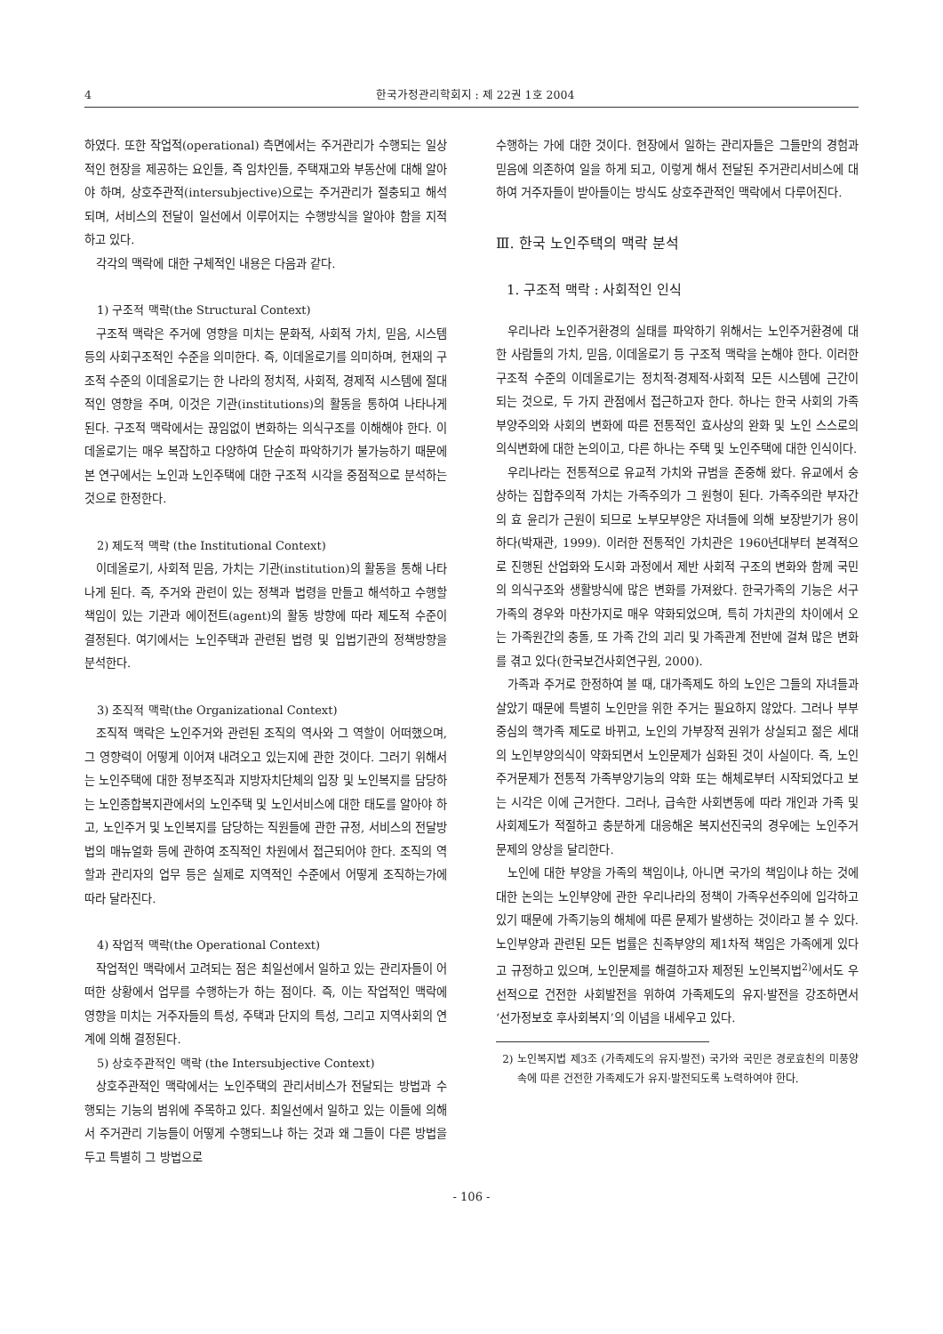4 한국가정관리학회지 : 제 22권 1호 2004
하였다. 또한 작업적(operational) 측면에서는 주거관리가 수행되는 일상적인 현장을 제공하는 요인들, 즉 임차인들, 주택재고와 부동산에 대해 알아야 하며, 상호주관적(intersubjective)으로는 주거관리가 절충되고 해석되며, 서비스의 전달이 일선에서 이루어지는 수행방식을 알아야 함을 지적하고 있다.
각각의 맥락에 대한 구체적인 내용은 다음과 같다.
1) 구조적 맥락(the Structural Context)
구조적 맥락은 주거에 영향을 미치는 문화적, 사회적 가치, 믿음, 시스템 등의 사회구조적인 수준을 의미한다. 즉, 이데올로기를 의미하며, 현재의 구조적 수준의 이데올로기는 한 나라의 정치적, 사회적, 경제적 시스템에 절대적인 영향을 주며, 이것은 기관(institutions)의 활동을 통하여 나타나게 된다. 구조적 맥락에서는 끊임없이 변화하는 의식구조를 이해해야 한다. 이데올로기는 매우 복잡하고 다양하여 단순히 파악하기가 불가능하기 때문에 본 연구에서는 노인과 노인주택에 대한 구조적 시각을 중점적으로 분석하는 것으로 한정한다.
2) 제도적 맥락 (the Institutional Context)
이데올로기, 사회적 믿음, 가치는 기관(institution)의 활동을 통해 나타나게 된다. 즉, 주거와 관련이 있는 정책과 법령을 만들고 해석하고 수행할 책임이 있는 기관과 에이전트(agent)의 활동 방향에 따라 제도적 수준이 결정된다. 여기에서는 노인주택과 관련된 법령 및 입법기관의 정책방향을 분석한다.
3) 조직적 맥락(the Organizational Context)
조직적 맥락은 노인주거와 관련된 조직의 역사와 그 역할이 어떠했으며, 그 영향력이 어떻게 이어져 내려오고 있는지에 관한 것이다. 그러기 위해서는 노인주택에 대한 정부조직과 지방자치단체의 입장 및 노인복지를 담당하는 노인종합복지관에서의 노인주택 및 노인서비스에 대한 태도를 알아야 하고, 노인주거 및 노인복지를 담당하는 직원들에 관한 규정, 서비스의 전달방법의 매뉴얼화 등에 관하여 조직적인 차원에서 접근되어야 한다. 조직의 역할과 관리자의 업무 등은 실제로 지역적인 수준에서 어떻게 조직하는가에 따라 달라진다.
4) 작업적 맥락(the Operational Context)
작업적인 맥락에서 고려되는 점은 최일선에서 일하고 있는 관리자들이 어떠한 상황에서 업무를 수행하는가 하는 점이다. 즉, 이는 작업적인 맥락에 영향을 미치는 거주자들의 특성, 주택과 단지의 특성, 그리고 지역사회의 연계에 의해 결정된다.
5) 상호주관적인 맥락 (the Intersubjective Context)
상호주관적인 맥락에서는 노인주택의 관리서비스가 전달되는 방법과 수행되는 기능의 범위에 주목하고 있다. 최일선에서 일하고 있는 이들에 의해서 주거관리 기능들이 어떻게 수행되느냐 하는 것과 왜 그들이 다른 방법을 두고 특별히 그 방법으로
수행하는 가에 대한 것이다. 현장에서 일하는 관리자들은 그들만의 경험과 믿음에 의존하여 일을 하게 되고, 이렇게 해서 전달된 주거관리서비스에 대하여 거주자들이 받아들이는 방식도 상호주관적인 맥락에서 다루어진다.
Ⅲ. 한국 노인주택의 맥락 분석
1. 구조적 맥락 : 사회적인 인식
우리나라 노인주거환경의 실태를 파악하기 위해서는 노인주거환경에 대한 사람들의 가치, 믿음, 이데올로기 등 구조적 맥락을 논해야 한다. 이러한 구조적 수준의 이데올로기는 정치적·경제적·사회적 모든 시스템에 근간이 되는 것으로, 두 가지 관점에서 접근하고자 한다. 하나는 한국 사회의 가족부양주의와 사회의 변화에 따른 전통적인 효사상의 완화 및 노인 스스로의 의식변화에 대한 논의이고, 다른 하나는 주택 및 노인주택에 대한 인식이다.
우리나라는 전통적으로 유교적 가치와 규범을 존중해 왔다. 유교에서 숭상하는 집합주의적 가치는 가족주의가 그 원형이 된다. 가족주의란 부자간의 효 윤리가 근원이 되므로 노부모부양은 자녀들에 의해 보장받기가 용이하다(박재관, 1999). 이러한 전통적인 가치관은 1960년대부터 본격적으로 진행된 산업화와 도시화 과정에서 제반 사회적 구조의 변화와 함께 국민의 의식구조와 생활방식에 많은 변화를 가져왔다. 한국가족의 기능은 서구가족의 경우와 마찬가지로 매우 약화되었으며, 특히 가치관의 차이에서 오는 가족원간의 충돌, 또 가족 간의 괴리 및 가족관계 전반에 걸쳐 많은 변화를 겪고 있다(한국보건사회연구원, 2000).
가족과 주거로 한정하여 볼 때, 대가족제도 하의 노인은 그들의 자녀들과 살았기 때문에 특별히 노인만을 위한 주거는 필요하지 않았다. 그러나 부부중심의 핵가족 제도로 바뀌고, 노인의 가부장적 권위가 상실되고 젊은 세대의 노인부양의식이 약화되면서 노인문제가 심화된 것이 사실이다. 즉, 노인주거문제가 전통적 가족부양기능의 약화 또는 해체로부터 시작되었다고 보는 시각은 이에 근거한다. 그러나, 급속한 사회변동에 따라 개인과 가족 및 사회제도가 적절하고 충분하게 대응해온 복지선진국의 경우에는 노인주거문제의 양상을 달리한다.
노인에 대한 부양을 가족의 책임이냐, 아니면 국가의 책임이냐 하는 것에 대한 논의는 노인부양에 관한 우리나라의 정책이 가족우선주의에 입각하고 있기 때문에 가족기능의 해체에 따른 문제가 발생하는 것이라고 볼 수 있다. 노인부양과 관련된 모든 법률은 친족부양의 제1차적 책임은 가족에게 있다고 규정하고 있으며, 노인문제를 해결하고자 제정된 노인복지법<sup>2)</sup>에서도 우선적으로 건전한 사회발전을 위하여 가족제도의 유지·발전을 강조하면서 ‘선가정보호 후사회복지’의 이념을 내세우고 있다.
2) 노인복지법 제3조 (가족제도의 유지·발전) 국가와 국민은 경로효친의 미풍양속에 따른 건전한 가족제도가 유지·발전되도록 노력하여야 한다.
- 106 -